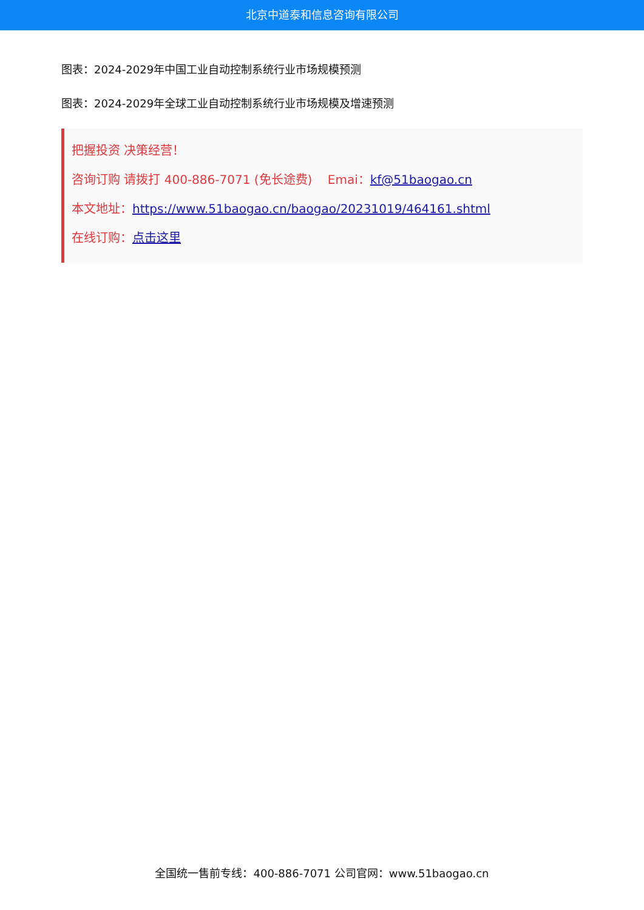北京中道泰和信息咨询有限公司
图表：2024-2029年中国工业自动控制系统行业市场规模预测
图表：2024-2029年全球工业自动控制系统行业市场规模及增速预测
把握投资 决策经营！
咨询订购 请拨打 400-886-7071 (免长途费) Emai：kf@51baogao.cn
本文地址：https://www.51baogao.cn/baogao/20231019/464161.shtml
在线订购：点击这里
全国统一售前专线：400-886-7071 公司官网：www.51baogao.cn